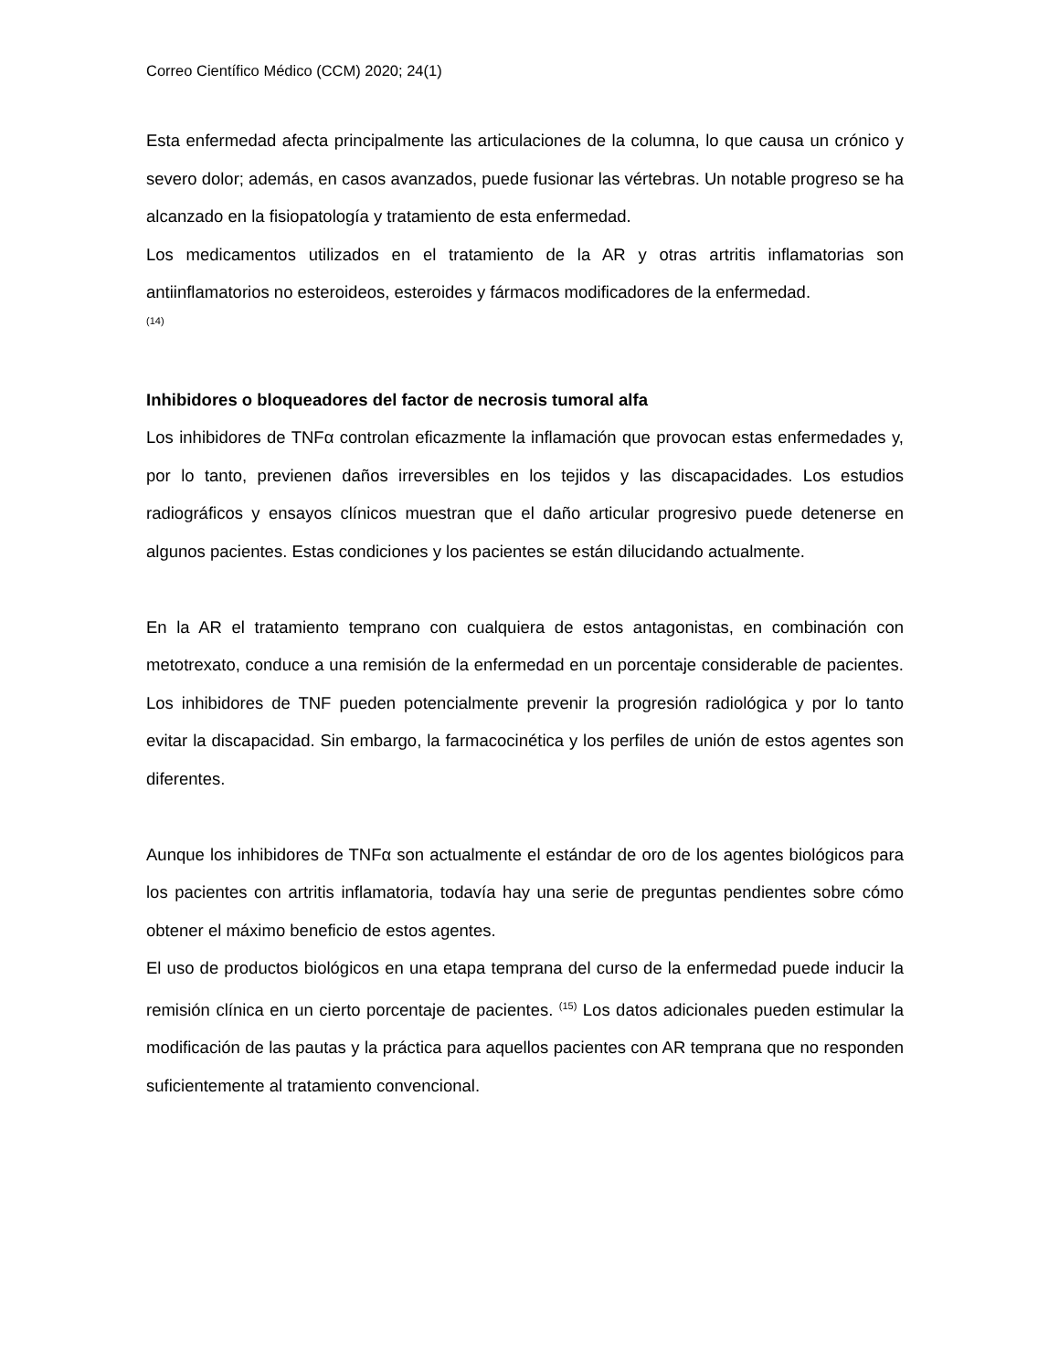Correo Científico Médico (CCM) 2020; 24(1)
Esta enfermedad afecta principalmente las articulaciones de la columna, lo que causa un crónico y severo dolor; además, en casos avanzados, puede fusionar las vértebras. Un notable progreso se ha alcanzado en la fisiopatología y tratamiento de esta enfermedad.
Los medicamentos utilizados en el tratamiento de la AR y otras artritis inflamatorias son antiinflamatorios no esteroideos, esteroides y fármacos modificadores de la enfermedad.
(14)
Inhibidores o bloqueadores del factor de necrosis tumoral alfa
Los inhibidores de TNFα controlan eficazmente la inflamación que provocan estas enfermedades y, por lo tanto, previenen daños irreversibles en los tejidos y las discapacidades. Los estudios radiográficos y ensayos clínicos muestran que el daño articular progresivo puede detenerse en algunos pacientes. Estas condiciones y los pacientes se están dilucidando actualmente.
En la AR el tratamiento temprano con cualquiera de estos antagonistas, en combinación con metotrexato, conduce a una remisión de la enfermedad en un porcentaje considerable de pacientes. Los inhibidores de TNF pueden potencialmente prevenir la progresión radiológica y por lo tanto evitar la discapacidad. Sin embargo, la farmacocinética y los perfiles de unión de estos agentes son diferentes.
Aunque los inhibidores de TNFα son actualmente el estándar de oro de los agentes biológicos para los pacientes con artritis inflamatoria, todavía hay una serie de preguntas pendientes sobre cómo obtener el máximo beneficio de estos agentes.
El uso de productos biológicos en una etapa temprana del curso de la enfermedad puede inducir la remisión clínica en un cierto porcentaje de pacientes. <sup>(15)</sup> Los datos adicionales pueden estimular la modificación de las pautas y la práctica para aquellos pacientes con AR temprana que no responden suficientemente al tratamiento convencional.